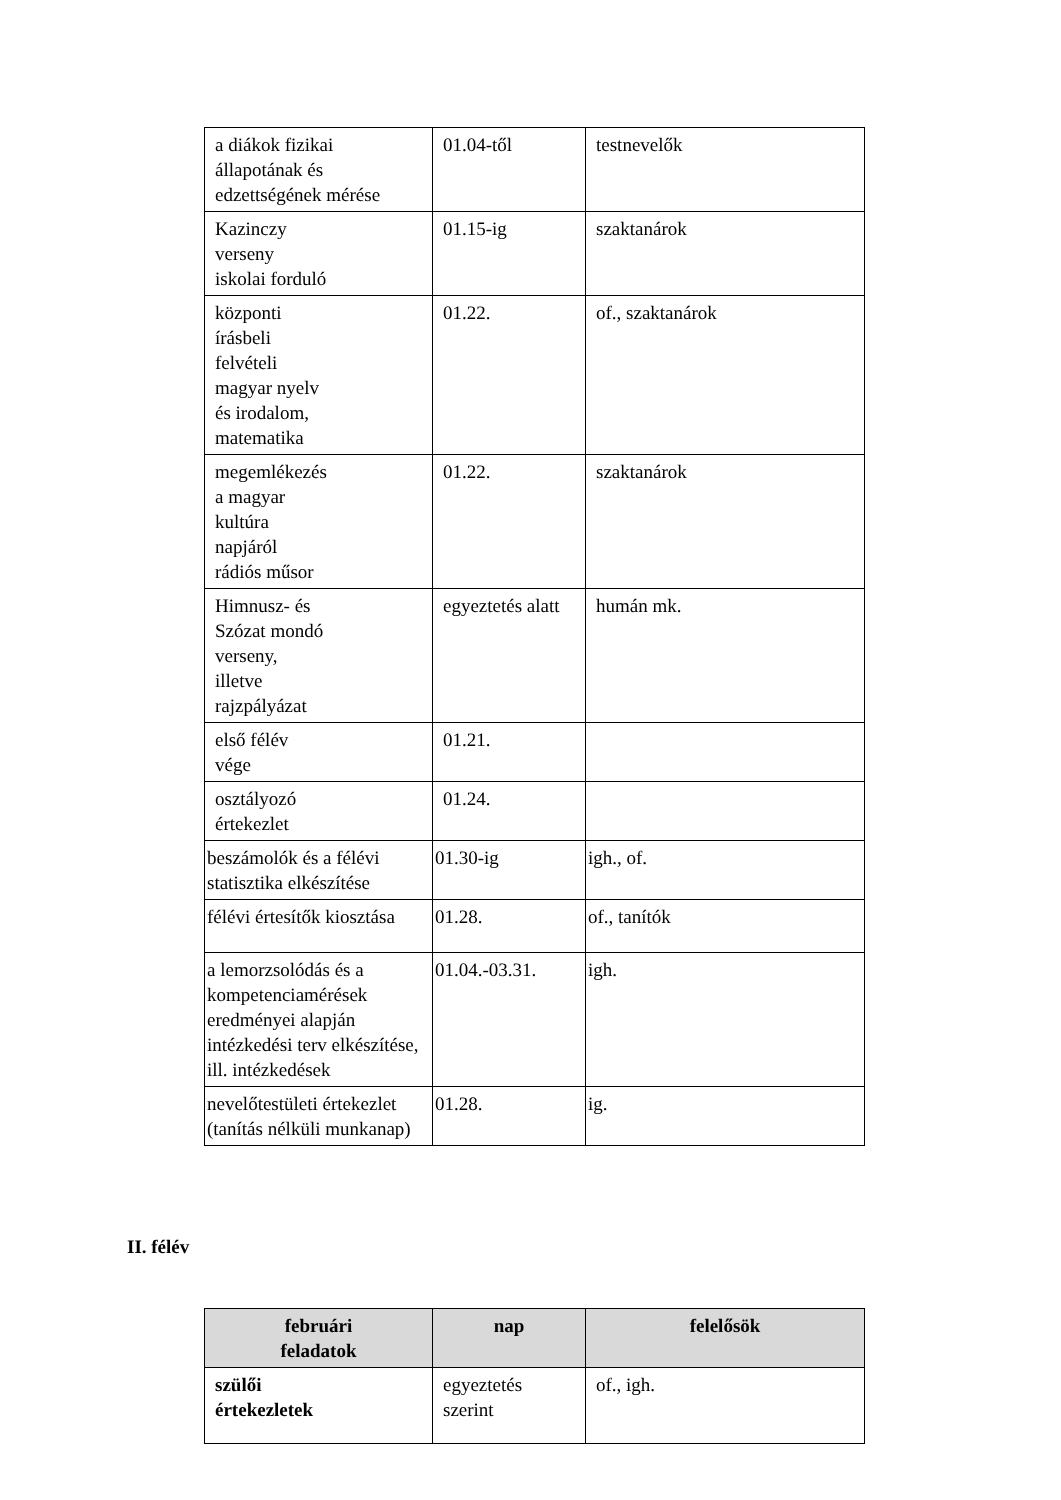| a diákok fizikai állapotának és edzettségének mérése | 01.04-től | testnevelők |
| Kazinczy verseny iskolai forduló | 01.15-ig | szaktanárok |
| központi írásbeli felvételi magyar nyelv és irodalom, matematika | 01.22. | of., szaktanárok |
| megemlékezés a magyar kultúra napjáról rádiós műsor | 01.22. | szaktanárok |
| Himnusz- és Szózat mondó verseny, illetve rajzpályázat | egyeztetés alatt | humán mk. |
| első félév vége | 01.21. | |
| osztályozó értekezlet | 01.24. | |
| beszámolók és a félévi statisztika elkészítése | 01.30-ig | igh., of. |
| félévi értesítők kiosztása | 01.28. | of., tanítók |
| a lemorzsolódás és a kompetenciamérések eredményei alapján intézkedési terv elkészítése, ill. intézkedések | 01.04.-03.31. | igh. |
| nevelőtestületi értekezlet (tanítás nélküli munkanap) | 01.28. | ig. |
II. félév
| februári feladatok | nap | felelősök |
| --- | --- | --- |
| szülői értekezletek | egyeztetés szerint | of., igh. |